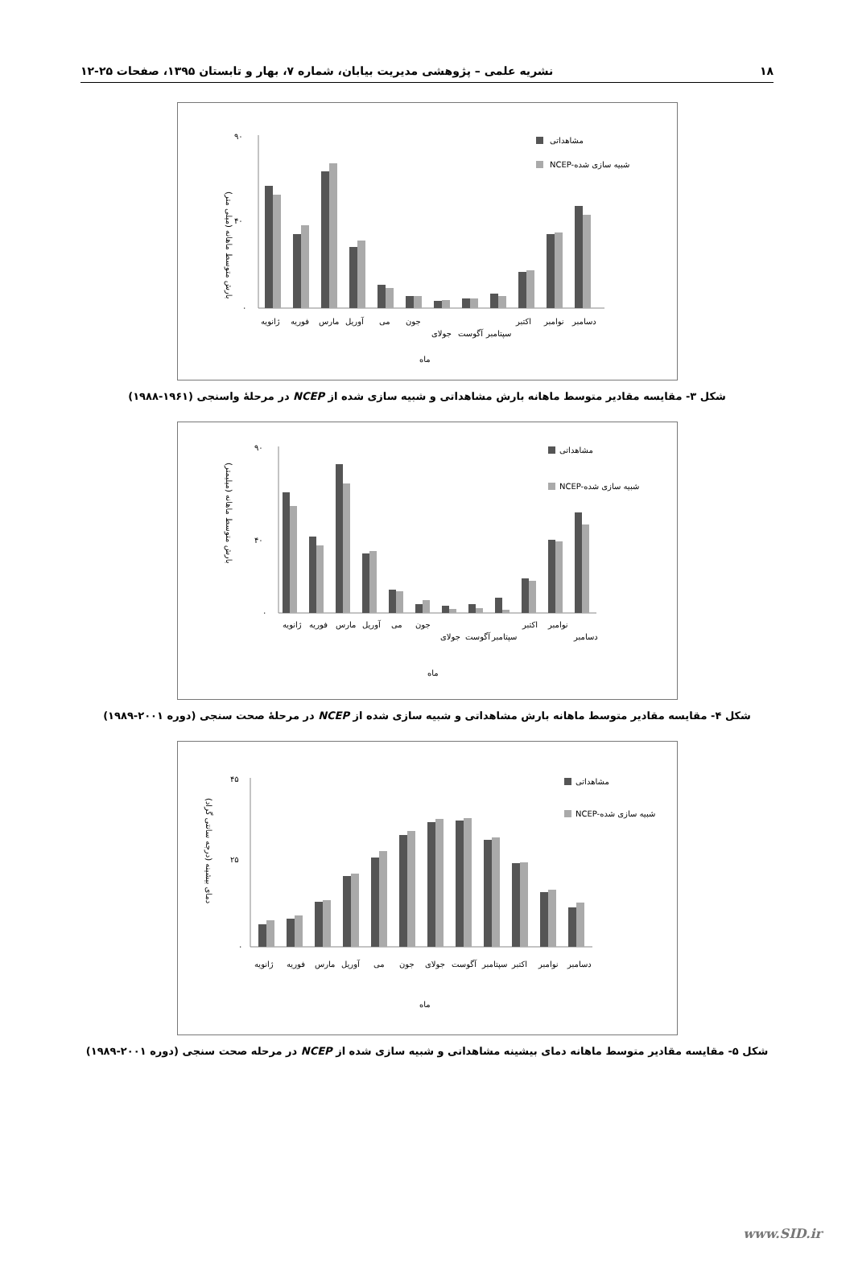۱۸ نشریه علمی – پژوهشی مدیریت بیابان، شماره ۷، بهار و تابستان ۱۳۹۵، صفحات ۲۵-۱۲
بارش متوسط ماهانه (میلی متر)
۹۰
۴۰
۰
ژانویه
فوریه
مارس
آوریل
می
جون
جولای
آگوست
سپتامبر
اکتبر
نوامبر
دسامبر
ماه
مشاهداتی
NCEP-شبیه سازی شده
شکل ۳- مقایسه مقادیر متوسط ماهانه بارش مشاهداتی و شبیه سازی شده از NCEP در مرحلهٔ واسنجی (۱۹۶۱-۱۹۸۸)
بارش متوسط ماهانه (میلیمتر)
۹۰
۴۰
۰
ژانویه
فوریه
مارس
آوریل
می
جون
جولای
آگوست
سپتامبر
اکتبر
نوامبر
دسامبر
ماه
مشاهداتی
NCEP-شبیه سازی شده
شکل ۴- مقایسه مقادیر متوسط ماهانه بارش مشاهداتی و شبیه سازی شده از NCEP در مرحلهٔ صحت سنجی (دوره ۲۰۰۱-۱۹۸۹)
دمای بیشینه (درجه سانتی گراد)
۴۵
۲۵
۰
ژانویه
فوریه
مارس
آوریل
می
جون
جولای
آگوست
سپتامبر
اکتبر
نوامبر
دسامبر
ماه
مشاهداتی
NCEP-شبیه سازی شده
شکل ۵- مقایسه مقادیر متوسط ماهانه دمای بیشینه مشاهداتی و شبیه سازی شده از NCEP در مرحله صحت سنجی (دوره ۲۰۰۱-۱۹۸۹)
www.SID.ir